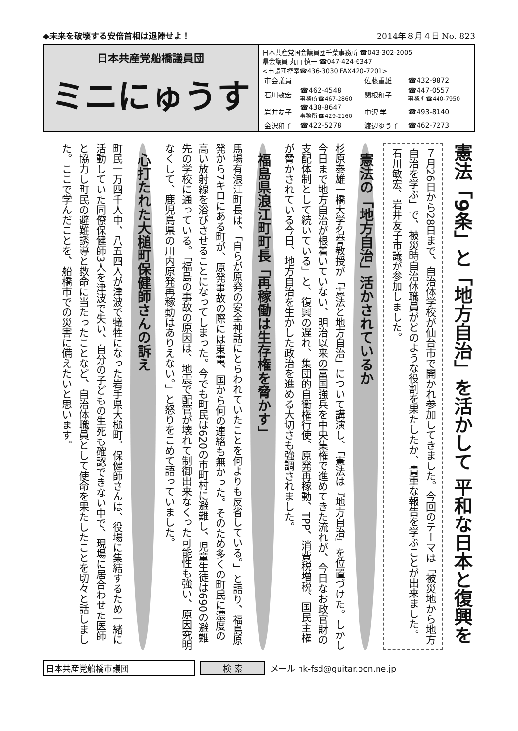◆未来を破壊する安倍首相は退陣せよ！ 2014年８月４日 No. 823
日本共産党船橋議員団
ミニにゅうす
日本共産党国会議員団千葉事務所 ☎043-302-2005
県会議員 丸山 慎一 ☎047-424-6347
<市議団控室☎436-3030 FAX420-7201>
| 市会議員 | | 佐藤重雄 | ☎432-9872 |
| 石川敏宏 | ☎462-4548 事務所☎467-2860 | 関根和子 | ☎447-0557 事務所☎440-7950 |
| 岩井友子 | ☎438-8647 事務所☎429-2160 | 中沢 学 | ☎493-8140 |
| 金沢和子 | ☎422-5278 | 渡辺ゆう子 | ☎462-7273 |
憲法「9条」と「地方自治」を活かして 平和な日本と復興を
７月26日から28日まで、自治体学校が仙台市で開かれ参加してきました。今回のテーマは「被災地から地方自治を学ぶ」で、被災時自治体職員がどのような役割を果たしたか、貴重な報告を学ぶことが出来ました。石川敏宏、岩井友子市議が参加しました。
憲法の「地方自治」活かされているか
杉原泰雄一橋大学名誉教授が「憲法と地方自治」について講演し、「憲法は『地方自治』を位置づけた。しかし今日まで地方自治が根着いていない、明治以来の富国強兵を中央集権で進めてきた流れが、今日なお政官財の支配体制として続いている」と、復興の遅れ、集団的自衛権行使、原発再稼動、TPP、消費税増税、国民主権が脅かされている今日、地方自治を生かした政治を進める大切さも強調されました。
福島県浪江町町長「再稼働は生存権を脅かす」
馬場有浪江町長は、「自らが原発の安全神話にとらわれていたことを何よりも反省している。」と語り、福島原発から7キロにある町が、原発事故の際には東電、国から何の連絡も無かった。そのため多くの町民に濃度の高い放射線を浴びさせることになってしまった。今でも町民は620の市町村に避難し、児童生徒は690の避難先の学校に通っている。「福島の事故の原因は、地震で配管が壊れて制御出来なくった可能性も強い、原因究明なくして、鹿児島県の川内原発再稼動はありえない。」と怒りをこめて語っていました。
心打たれた大槌町保健師さんの訴え
町民一万四千人中、八五四人が津波で犠牲になった岩手県大槌町。保健師さんは、役場に集結するため一緒に活動していた同僚保健師3人を津波で失い、自分の子どもの生死も確認できない中で、現場に居合わせた医師と協力し町民の避難誘導と救命に当たったことなど、自治体職員として使命を果たしたことを切々と話しました。ここで学んだことを、船橋市での災害に備えたいと思います。
日本共産党船橋市議団 検 索 メール nk-fsd@guitar.ocn.ne.jp